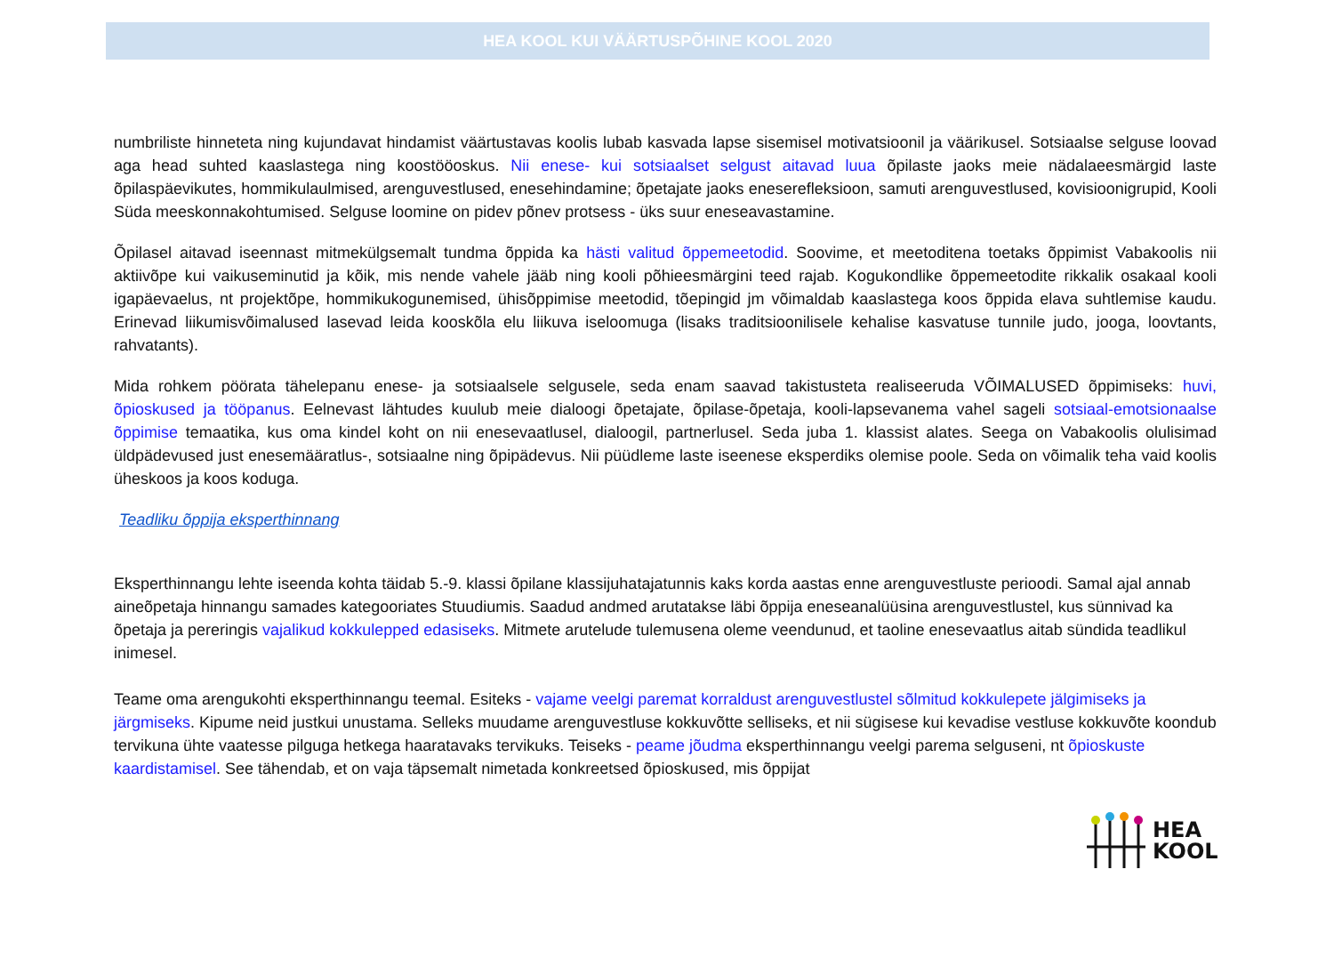HEA KOOL KUI VÄÄRTUSPÕHINE KOOL 2020
numbriliste hinneteta ning kujundavat hindamist väärtustavas koolis lubab kasvada lapse sisemisel motivatsioonil ja väärikusel. Sotsiaalse selguse loovad aga head suhted kaaslastega ning koostööoskus. Nii enese- kui sotsiaalset selgust aitavad luua õpilaste jaoks meie nädalaeesmärgid laste õpilaspäevikutes, hommikulaulmised, arenguvestlused, enesehindamine; õpetajate jaoks eneserefleksioon, samuti arenguvestlused, kovisioonigrupid, Kooli Süda meeskonnakohtumised. Selguse loomine on pidev põnev protsess - üks suur eneseavastamine.
Õpilasel aitavad iseennast mitmekülgsemalt tundma õppida ka hästi valitud õppemeetodid. Soovime, et meetoditena toetaks õppimist Vabakoolis nii aktiivõpe kui vaikuseminutid ja kõik, mis nende vahele jääb ning kooli põhieesmärgini teed rajab. Kogukondlike õppemeetodite rikkalik osakaal kooli igapäevaelus, nt projektõpe, hommikukogunemised, ühisõppimise meetodid, tõepingid jm võimaldab kaaslastega koos õppida elava suhtlemise kaudu. Erinevad liikumisvõimalused lasevad leida kooskõla elu liikuva iseloomuga (lisaks traditsioonilisele kehalise kasvatuse tunnile judo, jooga, loovtants, rahvatants).
Mida rohkem pöörata tähelepanu enese- ja sotsiaalsele selgusele, seda enam saavad takistusteta realiseeruda VÕIMALUSED õppimiseks: huvi, õpioskused ja tööpanus. Eelnevast lähtudes kuulub meie dialoogi õpetajate, õpilase-õpetaja, kooli-lapsevanema vahel sageli sotsiaal-emotsionaalse õppimise temaatika, kus oma kindel koht on nii enesevaatlusel, dialoogil, partnerlusel. Seda juba 1. klassist alates. Seega on Vabakoolis olulisimad üldpädevused just enesemääratlus-, sotsiaalne ning õpipädevus. Nii püüdleme laste iseenese eksperdiks olemise poole. Seda on võimalik teha vaid koolis üheskoos ja koos koduga.
Teadliku õppija eksperthinnang
Eksperthinnangu lehte iseenda kohta täidab 5.-9. klassi õpilane klassijuhatajatunnis kaks korda aastas enne arenguvestluste perioodi. Samal ajal annab aineõpetaja hinnangu samades kategooriates Stuudiumis. Saadud andmed arutatakse läbi õppija eneseanalüüsina arenguvestlustel, kus sünnivad ka õpetaja ja pereringis vajalikud kokkulepped edasiseks. Mitmete arutelude tulemusena oleme veendunud, et taoline enesevaatlus aitab sündida teadlikul inimesel.
Teame oma arengukohti eksperthinnangu teemal. Esiteks - vajame veelgi paremat korraldust arenguvestlustel sõlmitud kokkulepete jälgimiseks ja järgmiseks. Kipume neid justkui unustama. Selleks muudame arenguvestluse kokkuvõtte selliseks, et nii sügisese kui kevadise vestluse kokkuvõte koondub tervikuna ühte vaatesse pilguga hetkega haaratavaks tervikuks. Teiseks - peame jõudma eksperthinnangu veelgi parema selguseni, nt õpioskuste kaardistamisel. See tähendab, et on vaja täpsemalt nimetada konkreetsed õpioskused, mis õppijat
HEA
KOOL